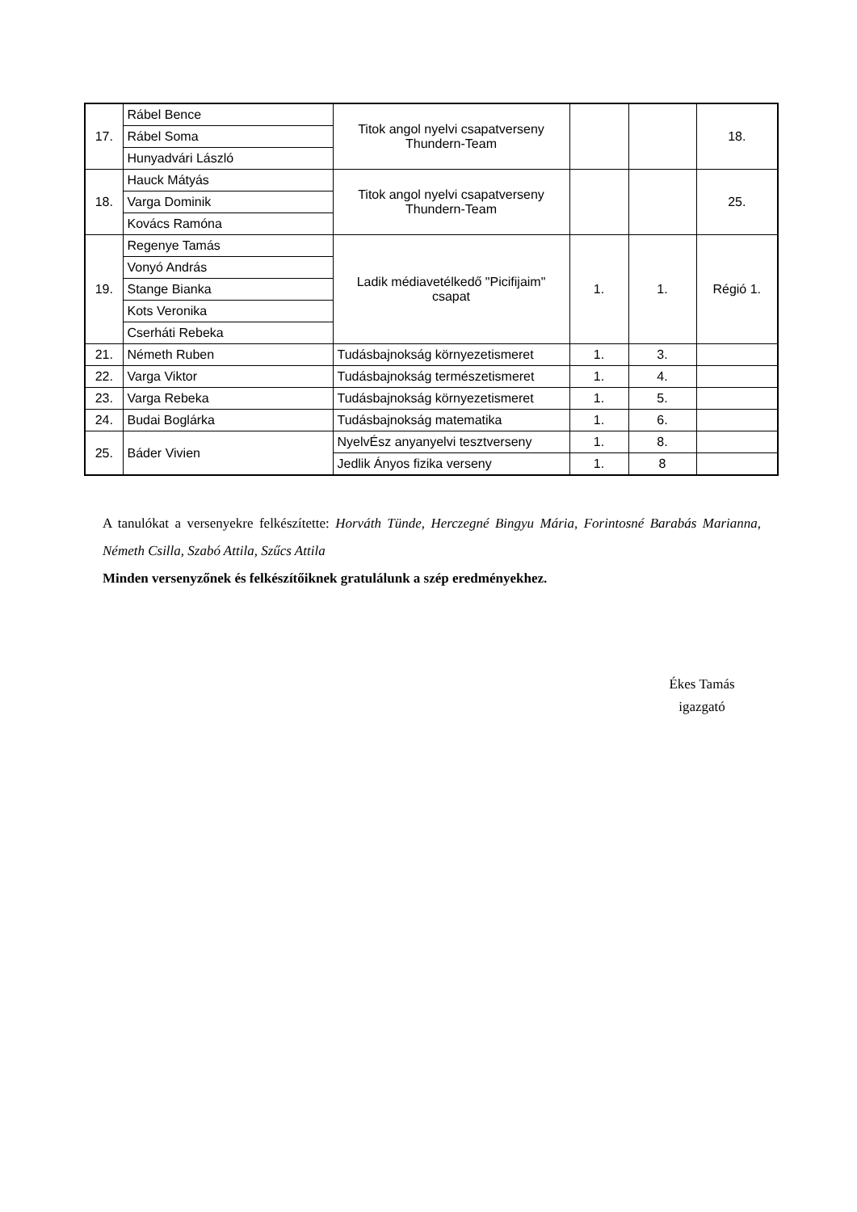| 17. | Rábel Bence | Titok angol nyelvi csapatverseny Thundern-Team | | | 18. |
| | Rábel Soma | | | | |
| | Hunyadvári László | | | | |
| 18. | Hauck Mátyás | Titok angol nyelvi csapatverseny Thundern-Team | | | 25. |
| | Varga Dominik | | | | |
| | Kovács Ramóna | | | | |
| 19. | Regenye Tamás | Ladik médiavetélkedő "Picifijaim" csapat | 1. | 1. | Régió 1. |
| | Vonyó András | | | | |
| | Stange Bianka | | | | |
| | Kots Veronika | | | | |
| | Cserháti Rebeka | | | | |
| 21. | Németh Ruben | Tudásbajnokság környezetismeret | 1. | 3. | |
| 22. | Varga Viktor | Tudásbajnokság természetismeret | 1. | 4. | |
| 23. | Varga Rebeka | Tudásbajnokság környezetismeret | 1. | 5. | |
| 24. | Budai Boglárka | Tudásbajnokság matematika | 1. | 6. | |
| 25. | Báder Vivien | NyelvÉsz anyanyelvi tesztverseny | 1. | 8. | |
| | | Jedlik Ányos fizika verseny | 1. | 8 | |
A tanulókat a versenyekre felkészítette: Horváth Tünde, Herczegné Bingyu Mária, Forintosné Barabás Marianna, Németh Csilla, Szabó Attila, Szűcs Attila
Minden versenyzőnek és felkészítőiknek gratulálunk a szép eredményekhez.
Ékes Tamás
igazgató